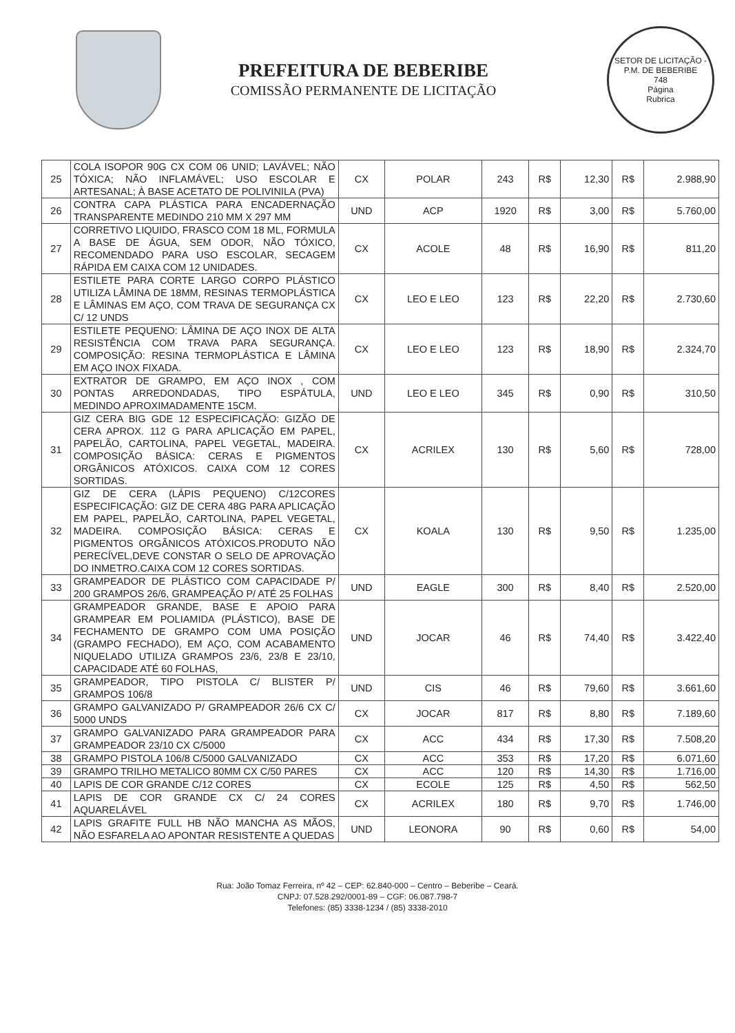PREFEITURA DE BEBERIBE
COMISSÃO PERMANENTE DE LICITAÇÃO
SETOR DE LICITAÇÃO - P.M. DE BEBERIBE
748
Página
Rubrica
| 25 | COLA ISOPOR 90G CX COM 06 UNID; LAVÁVEL; NÃO TÓXICA; NÃO INFLAMÁVEL; USO ESCOLAR E ARTESANAL; À BASE ACETATO DE POLIVINILA (PVA) | CX | POLAR | 243 | R$ | 12,30 | R$ | 2.988,90 |
| 26 | CONTRA CAPA PLÁSTICA PARA ENCADERNAÇÃO TRANSPARENTE MEDINDO 210 MM X 297 MM | UND | ACP | 1920 | R$ | 3,00 | R$ | 5.760,00 |
| 27 | CORRETIVO LIQUIDO, FRASCO COM 18 ML, FORMULA A BASE DE ÁGUA, SEM ODOR, NÃO TÓXICO, RECOMENDADO PARA USO ESCOLAR, SECAGEM RÁPIDA EM CAIXA COM 12 UNIDADES. | CX | ACOLE | 48 | R$ | 16,90 | R$ | 811,20 |
| 28 | ESTILETE PARA CORTE LARGO CORPO PLÁSTICO UTILIZA LÂMINA DE 18MM, RESINAS TERMOPLÁSTICA E LÂMINAS EM AÇO, COM TRAVA DE SEGURANÇA CX C/ 12 UNDS | CX | LEO E LEO | 123 | R$ | 22,20 | R$ | 2.730,60 |
| 29 | ESTILETE PEQUENO: LÂMINA DE AÇO INOX DE ALTA RESISTÊNCIA COM TRAVA PARA SEGURANÇA. COMPOSIÇÃO: RESINA TERMOPLÁSTICA E LÂMINA EM AÇO INOX FIXADA. | CX | LEO E LEO | 123 | R$ | 18,90 | R$ | 2.324,70 |
| 30 | EXTRATOR DE GRAMPO, EM AÇO INOX , COM PONTAS ARREDONDADAS, TIPO ESPÁTULA, MEDINDO APROXIMADAMENTE 15CM. | UND | LEO E LEO | 345 | R$ | 0,90 | R$ | 310,50 |
| 31 | GIZ CERA BIG GDE 12 ESPECIFICAÇÃO: GIZÃO DE CERA APROX. 112 G PARA APLICAÇÃO EM PAPEL, PAPELÃO, CARTOLINA, PAPEL VEGETAL, MADEIRA. COMPOSIÇÃO BÁSICA: CERAS E PIGMENTOS ORGÂNICOS ATÓXICOS. CAIXA COM 12 CORES SORTIDAS. | CX | ACRILEX | 130 | R$ | 5,60 | R$ | 728,00 |
| 32 | GIZ DE CERA (LÁPIS PEQUENO) C/12CORES ESPECIFICAÇÃO: GIZ DE CERA 48G PARA APLICAÇÃO EM PAPEL, PAPELÃO, CARTOLINA, PAPEL VEGETAL, MADEIRA. COMPOSIÇÃO BÁSICA: CERAS E PIGMENTOS ORGÂNICOS ATÓXICOS.PRODUTO NÃO PERECÍVEL,DEVE CONSTAR O SELO DE APROVAÇÃO DO INMETRO.CAIXA COM 12 CORES SORTIDAS. | CX | KOALA | 130 | R$ | 9,50 | R$ | 1.235,00 |
| 33 | GRAMPEADOR DE PLÁSTICO COM CAPACIDADE P/ 200 GRAMPOS 26/6, GRAMPEAÇÃO P/ ATÉ 25 FOLHAS | UND | EAGLE | 300 | R$ | 8,40 | R$ | 2.520,00 |
| 34 | GRAMPEADOR GRANDE, BASE E APOIO PARA GRAMPEAR EM POLIAMIDA (PLÁSTICO), BASE DE FECHAMENTO DE GRAMPO COM UMA POSIÇÃO (GRAMPO FECHADO), EM AÇO, COM ACABAMENTO NIQUELADO UTILIZA GRAMPOS 23/6, 23/8 E 23/10, CAPACIDADE ATÉ 60 FOLHAS, | UND | JOCAR | 46 | R$ | 74,40 | R$ | 3.422,40 |
| 35 | GRAMPEADOR, TIPO PISTOLA C/ BLISTER P/ GRAMPOS 106/8 | UND | CIS | 46 | R$ | 79,60 | R$ | 3.661,60 |
| 36 | GRAMPO GALVANIZADO P/ GRAMPEADOR 26/6 CX C/ 5000 UNDS | CX | JOCAR | 817 | R$ | 8,80 | R$ | 7.189,60 |
| 37 | GRAMPO GALVANIZADO PARA GRAMPEADOR PARA GRAMPEADOR 23/10 CX C/5000 | CX | ACC | 434 | R$ | 17,30 | R$ | 7.508,20 |
| 38 | GRAMPO PISTOLA 106/8 C/5000 GALVANIZADO | CX | ACC | 353 | R$ | 17,20 | R$ | 6.071,60 |
| 39 | GRAMPO TRILHO METALICO 80MM CX C/50 PARES | CX | ACC | 120 | R$ | 14,30 | R$ | 1.716,00 |
| 40 | LAPIS DE COR GRANDE C/12 CORES | CX | ECOLE | 125 | R$ | 4,50 | R$ | 562,50 |
| 41 | LAPIS DE COR GRANDE CX C/ 24 CORES AQUARELÁVEL | CX | ACRILEX | 180 | R$ | 9,70 | R$ | 1.746,00 |
| 42 | LAPIS GRAFITE FULL HB NÃO MANCHA AS MÃOS, NÃO ESFARELA AO APONTAR RESISTENTE A QUEDAS | UND | LEONORA | 90 | R$ | 0,60 | R$ | 54,00 |
Rua: João Tomaz Ferreira, nº 42 – CEP: 62.840-000 – Centro – Beberibe – Ceará.
CNPJ: 07.528.292/0001-89 – CGF: 06.087.798-7
Telefones: (85) 3338-1234 / (85) 3338-2010